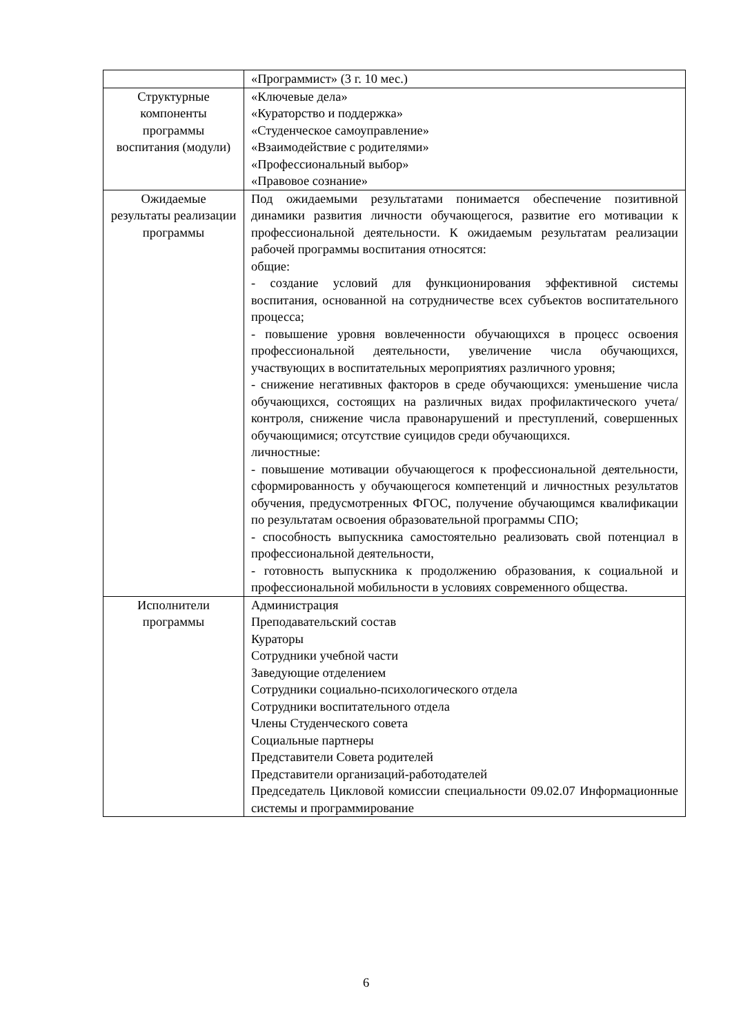| | «Программист» (3 г. 10 мес.) |
| Структурные компоненты программы воспитания (модули) | «Ключевые дела» «Кураторство и поддержка» «Студенческое самоуправление» «Взаимодействие с родителями» «Профессиональный выбор» «Правовое сознание» |
| Ожидаемые результаты реализации программы | Под ожидаемыми результатами понимается обеспечение позитивной динамики развития личности обучающегося, развитие его мотивации к профессиональной деятельности. К ожидаемым результатам реализации рабочей программы воспитания относятся: общие: - создание условий для функционирования эффективной системы воспитания, основанной на сотрудничестве всех субъектов воспитательного процесса; - повышение уровня вовлеченности обучающихся в процесс освоения профессиональной деятельности, увеличение числа обучающихся, участвующих в воспитательных мероприятиях различного уровня; - снижение негативных факторов в среде обучающихся: уменьшение числа обучающихся, состоящих на различных видах профилактического учета/контроля, снижение числа правонарушений и преступлений, совершенных обучающимися; отсутствие суицидов среди обучающихся. личностные: - повышение мотивации обучающегося к профессиональной деятельности, сформированность у обучающегося компетенций и личностных результатов обучения, предусмотренных ФГОС, получение обучающимся квалификации по результатам освоения образовательной программы СПО; - способность выпускника самостоятельно реализовать свой потенциал в профессиональной деятельности, - готовность выпускника к продолжению образования, к социальной и профессиональной мобильности в условиях современного общества. |
| Исполнители программы | Администрация Преподавательский состав Кураторы Сотрудники учебной части Заведующие отделением Сотрудники социально-психологического отдела Сотрудники воспитательного отдела Члены Студенческого совета Социальные партнеры Представители Совета родителей Представители организаций-работодателей Председатель Цикловой комиссии специальности 09.02.07 Информационные системы и программирование |
6